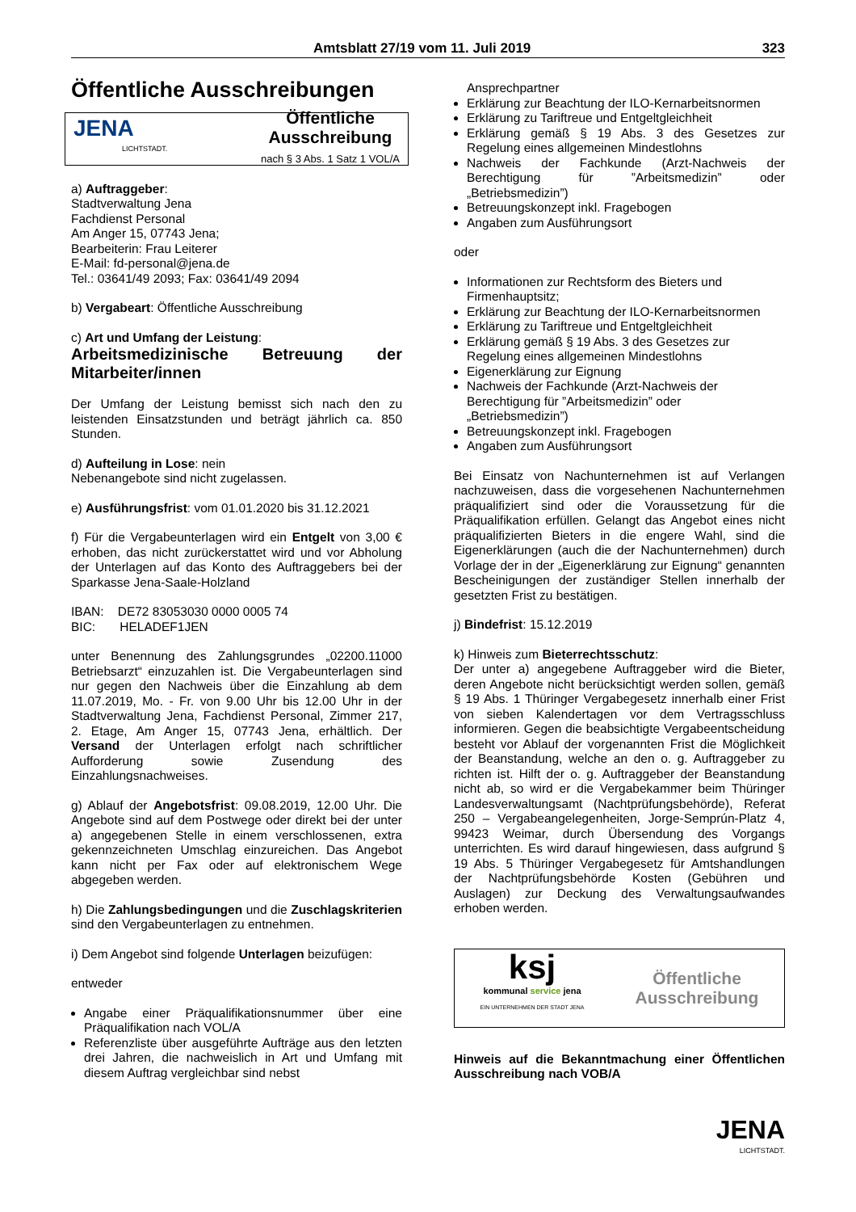Amtsblatt 27/19 vom 11. Juli 2019 323
Öffentliche Ausschreibungen
JENA
LICHTSTADT.
Öffentliche
Ausschreibung
nach § 3 Abs. 1 Satz 1 VOL/A
a) Auftraggeber:
Stadtverwaltung Jena
Fachdienst Personal
Am Anger 15, 07743 Jena;
Bearbeiterin: Frau Leiterer
E-Mail: fd-personal@jena.de
Tel.: 03641/49 2093; Fax: 03641/49 2094
b) Vergabeart: Öffentliche Ausschreibung
c) Art und Umfang der Leistung:
Arbeitsmedizinische Betreuung der Mitarbeiter/innen
Der Umfang der Leistung bemisst sich nach den zu leistenden Einsatzstunden und beträgt jährlich ca. 850 Stunden.
d) Aufteilung in Lose: nein
Nebenangebote sind nicht zugelassen.
e) Ausführungsfrist: vom 01.01.2020 bis 31.12.2021
f) Für die Vergabeunterlagen wird ein Entgelt von 3,00 € erhoben, das nicht zurückerstattet wird und vor Abholung der Unterlagen auf das Konto des Auftraggebers bei der Sparkasse Jena-Saale-Holzland
IBAN: DE72 83053030 0000 0005 74
BIC: HELADEF1JEN
unter Benennung des Zahlungsgrundes „02200.11000 Betriebsarzt“ einzuzahlen ist. Die Vergabeunterlagen sind nur gegen den Nachweis über die Einzahlung ab dem 11.07.2019, Mo. - Fr. von 9.00 Uhr bis 12.00 Uhr in der Stadtverwaltung Jena, Fachdienst Personal, Zimmer 217, 2. Etage, Am Anger 15, 07743 Jena, erhältlich. Der Versand der Unterlagen erfolgt nach schriftlicher Aufforderung sowie Zusendung des Einzahlungsnachweises.
g) Ablauf der Angebotsfrist: 09.08.2019, 12.00 Uhr. Die Angebote sind auf dem Postwege oder direkt bei der unter a) angegebenen Stelle in einem verschlossenen, extra gekennzeichneten Umschlag einzureichen. Das Angebot kann nicht per Fax oder auf elektronischem Wege abgegeben werden.
h) Die Zahlungsbedingungen und die Zuschlagskriterien sind den Vergabeunterlagen zu entnehmen.
i) Dem Angebot sind folgende Unterlagen beizufügen:
entweder
Angabe einer Präqualifikationsnummer über eine Präqualifikation nach VOL/A
Referenzliste über ausgeführte Aufträge aus den letzten drei Jahren, die nachweislich in Art und Umfang mit diesem Auftrag vergleichbar sind nebst
Ansprechpartner
Erklärung zur Beachtung der ILO-Kernarbeitsnormen
Erklärung zu Tariftreue und Entgeltgleichheit
Erklärung gemäß § 19 Abs. 3 des Gesetzes zur Regelung eines allgemeinen Mindestlohns
Nachweis der Fachkunde (Arzt-Nachweis der Berechtigung für ”Arbeitsmedizin” oder „Betriebsmedizin”)
Betreuungskonzept inkl. Fragebogen
Angaben zum Ausführungsort
oder
Informationen zur Rechtsform des Bieters und Firmenhauptsitz;
Erklärung zur Beachtung der ILO-Kernarbeitsnormen
Erklärung zu Tariftreue und Entgeltgleichheit
Erklärung gemäß § 19 Abs. 3 des Gesetzes zur Regelung eines allgemeinen Mindestlohns
Eigenerklärung zur Eignung
Nachweis der Fachkunde (Arzt-Nachweis der Berechtigung für ”Arbeitsmedizin” oder „Betriebsmedizin”)
Betreuungskonzept inkl. Fragebogen
Angaben zum Ausführungsort
Bei Einsatz von Nachunternehmen ist auf Verlangen nachzuweisen, dass die vorgesehenen Nachunternehmen präqualifiziert sind oder die Voraussetzung für die Präqualifikation erfüllen. Gelangt das Angebot eines nicht präqualifizierten Bieters in die engere Wahl, sind die Eigenerklärungen (auch die der Nachunternehmen) durch Vorlage der in der „Eigenerklärung zur Eignung“ genannten Bescheinigungen der zuständiger Stellen innerhalb der gesetzten Frist zu bestätigen.
j) Bindefrist: 15.12.2019
k) Hinweis zum Bieterrechtsschutz:
Der unter a) angegebene Auftraggeber wird die Bieter, deren Angebote nicht berücksichtigt werden sollen, gemäß § 19 Abs. 1 Thüringer Vergabegesetz innerhalb einer Frist von sieben Kalendertagen vor dem Vertragsschluss informieren. Gegen die beabsichtigte Vergabeentscheidung besteht vor Ablauf der vorgenannten Frist die Möglichkeit der Beanstandung, welche an den o. g. Auftraggeber zu richten ist. Hilft der o. g. Auftraggeber der Beanstandung nicht ab, so wird er die Vergabekammer beim Thüringer Landesverwaltungsamt (Nachtprüfungsbehörde), Referat 250 – Vergabeangelegenheiten, Jorge-Semprún-Platz 4, 99423 Weimar, durch Übersendung des Vorgangs unterrichten. Es wird darauf hingewiesen, dass aufgrund § 19 Abs. 5 Thüringer Vergabegesetz für Amtshandlungen der Nachtprüfungsbehörde Kosten (Gebühren und Auslagen) zur Deckung des Verwaltungsaufwandes erhoben werden.
ksj
kommunal service jena
EIN UNTERNEHMEN DER STADT JENA
Öffentliche
Ausschreibung
Hinweis auf die Bekanntmachung einer Öffentlichen Ausschreibung nach VOB/A
JENA
LICHTSTADT.